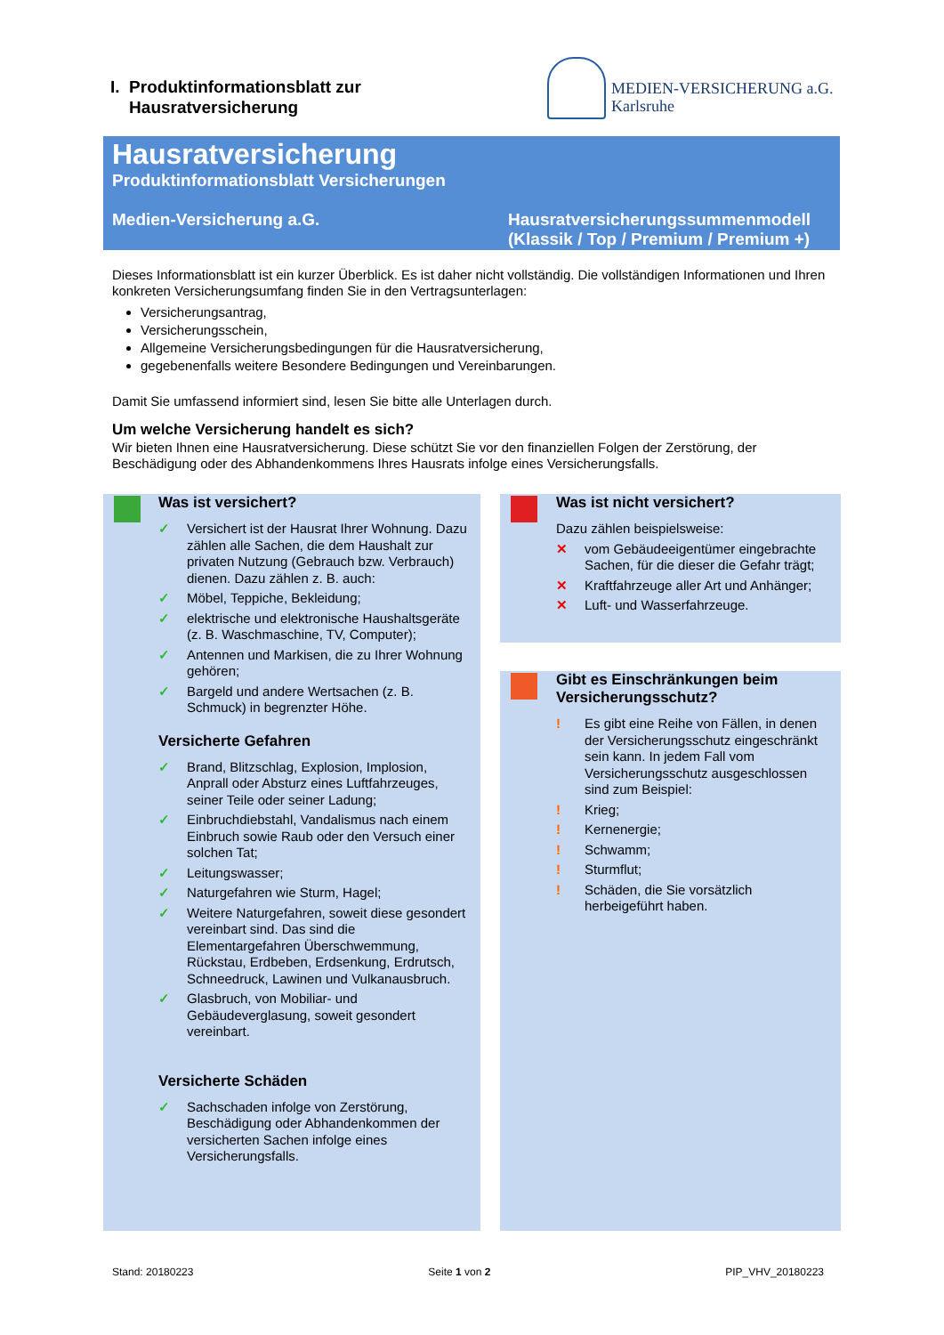I. Produktinformationsblatt zur
Hausratversicherung
MEDIEN-VERSICHERUNG a.G.
Karlsruhe
Hausratversicherung
Produktinformationsblatt Versicherungen
Medien-Versicherung a.G. Hausratversicherungssummenmodell
(Klassik / Top / Premium / Premium +)
Dieses Informationsblatt ist ein kurzer Überblick. Es ist daher nicht vollständig. Die vollständigen Informationen und Ihren konkreten Versicherungsumfang finden Sie in den Vertragsunterlagen:
Versicherungsantrag,
Versicherungsschein,
Allgemeine Versicherungsbedingungen für die Hausratversicherung,
gegebenenfalls weitere Besondere Bedingungen und Vereinbarungen.
Damit Sie umfassend informiert sind, lesen Sie bitte alle Unterlagen durch.
Um welche Versicherung handelt es sich?
Wir bieten Ihnen eine Hausratversicherung. Diese schützt Sie vor den finanziellen Folgen der Zerstörung, der Beschädigung oder des Abhandenkommens Ihres Hausrats infolge eines Versicherungsfalls.
Was ist versichert?
✓ Versichert ist der Hausrat Ihrer Wohnung. Dazu zählen alle Sachen, die dem Haushalt zur privaten Nutzung (Gebrauch bzw. Verbrauch) dienen. Dazu zählen z. B. auch:
✓ Möbel, Teppiche, Bekleidung;
✓ elektrische und elektronische Haushaltsgeräte (z. B. Waschmaschine, TV, Computer);
✓ Antennen und Markisen, die zu Ihrer Wohnung gehören;
✓ Bargeld und andere Wertsachen (z. B. Schmuck) in begrenzter Höhe.
Versicherte Gefahren
✓ Brand, Blitzschlag, Explosion, Implosion, Anprall oder Absturz eines Luftfahrzeuges, seiner Teile oder seiner Ladung;
✓ Einbruchdiebstahl, Vandalismus nach einem Einbruch sowie Raub oder den Versuch einer solchen Tat;
✓ Leitungswasser;
✓ Naturgefahren wie Sturm, Hagel;
✓ Weitere Naturgefahren, soweit diese gesondert vereinbart sind. Das sind die Elementargefahren Überschwemmung, Rückstau, Erdbeben, Erdsenkung, Erdrutsch, Schneedruck, Lawinen und Vulkanausbruch.
✓ Glasbruch, von Mobiliar- und Gebäudeverglasung, soweit gesondert vereinbart.
Versicherte Schäden
✓ Sachschaden infolge von Zerstörung, Beschädigung oder Abhandenkommen der versicherten Sachen infolge eines Versicherungsfalls.
Was ist nicht versichert?
Dazu zählen beispielsweise:
✕ vom Gebäudeeigentümer eingebrachte Sachen, für die dieser die Gefahr trägt;
✕ Kraftfahrzeuge aller Art und Anhänger;
✕ Luft- und Wasserfahrzeuge.
Gibt es Einschränkungen beim Versicherungsschutz?
! Es gibt eine Reihe von Fällen, in denen der Versicherungsschutz eingeschränkt sein kann. In jedem Fall vom Versicherungsschutz ausgeschlossen sind zum Beispiel:
! Krieg;
! Kernenergie;
! Schwamm;
! Sturmflut;
! Schäden, die Sie vorsätzlich herbeigeführt haben.
Stand: 20180223 Seite 1 von 2 PIP_VHV_20180223